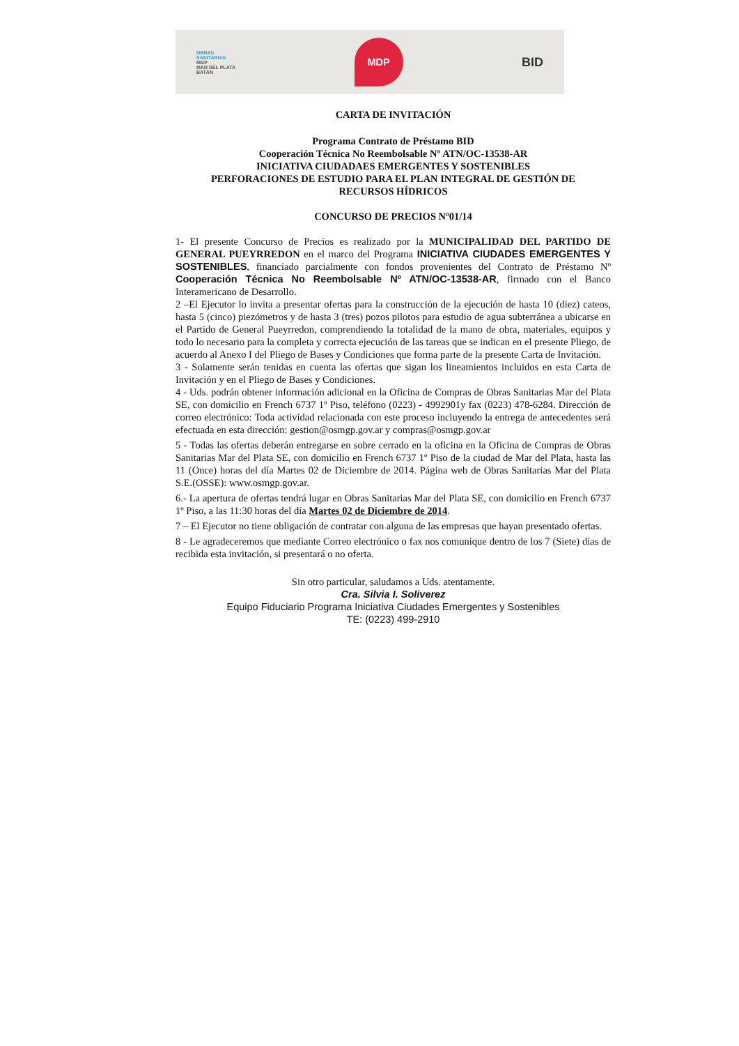OBRAS
SANITARIAS
MGP
MAR DEL PLATA
BATÁN
MDP
BID
CARTA DE INVITACIÓN
Programa Contrato de Préstamo BID
Cooperación Técnica No Reembolsable Nº ATN/OC-13538-AR
INICIATIVA CIUDADAES EMERGENTES Y SOSTENIBLES
PERFORACIONES DE ESTUDIO PARA EL PLAN INTEGRAL DE GESTIÓN DE
RECURSOS HÍDRICOS
CONCURSO DE PRECIOS Nº01/14
1- El presente Concurso de Precios es realizado por la MUNICIPALIDAD DEL PARTIDO DE GENERAL PUEYRREDON en el marco del Programa INICIATIVA CIUDADES EMERGENTES Y SOSTENIBLES, financiado parcialmente con fondos provenientes del Contrato de Préstamo Nº Cooperación Técnica No Reembolsable Nº ATN/OC-13538-AR, firmado con el Banco Interamericano de Desarrollo.
2 –El Ejecutor lo invita a presentar ofertas para la construcción de la ejecución de hasta 10 (diez) cateos, hasta 5 (cinco) piezómetros y de hasta 3 (tres) pozos pilotos para estudio de agua subterránea a ubicarse en el Partido de General Pueyrredon, comprendiendo la totalidad de la mano de obra, materiales, equipos y todo lo necesario para la completa y correcta ejecución de las tareas que se indican en el presente Pliego, de acuerdo al Anexo I del Pliego de Bases y Condiciones que forma parte de la presente Carta de Invitación.
3 - Solamente serán tenidas en cuenta las ofertas que sigan los lineamientos incluidos en esta Carta de Invitación y en el Pliego de Bases y Condiciones.
4 - Uds. podrán obtener información adicional en la Oficina de Compras de Obras Sanitarias Mar del Plata SE, con domicilio en French 6737 1º Piso, teléfono (0223) - 4992901y fax (0223) 478-6284. Dirección de correo electrónico: Toda actividad relacionada con este proceso incluyendo la entrega de antecedentes será efectuada en esta dirección: gestion@osmgp.gov.ar y compras@osmgp.gov.ar
5 - Todas las ofertas deberán entregarse en sobre cerrado en la oficina en la Oficina de Compras de Obras Sanitarias Mar del Plata SE, con domicilio en French 6737 1º Piso de la ciudad de Mar del Plata, hasta las 11 (Once) horas del día Martes 02 de Diciembre de 2014. Página web de Obras Sanitarias Mar del Plata S.E.(OSSE): www.osmgp.gov.ar.
6.- La apertura de ofertas tendrá lugar en Obras Sanitarias Mar del Plata SE, con domicilio en French 6737 1º Piso, a las 11:30 horas del día Martes 02 de Diciembre de 2014.
7 – El Ejecutor no tiene obligación de contratar con alguna de las empresas que hayan presentado ofertas.
8 - Le agradeceremos que mediante Correo electrónico o fax nos comunique dentro de los 7 (Siete) días de recibida esta invitación, si presentará o no oferta.
Sin otro particular, saludamos a Uds. atentamente.
Cra. Silvia I. Soliverez
Equipo Fiduciario Programa Iniciativa Ciudades Emergentes y Sostenibles
TE: (0223) 499-2910